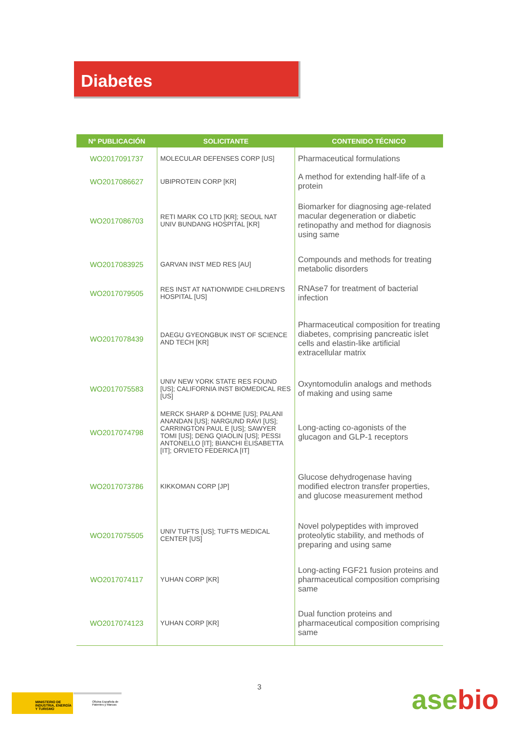Diabetes
| Nº PUBLICACIÓN | SOLICITANTE | CONTENIDO TÉCNICO |
| --- | --- | --- |
| WO2017091737 | MOLECULAR DEFENSES CORP [US] | Pharmaceutical formulations |
| WO2017086627 | UBIPROTEIN CORP [KR] | A method for extending half-life of a protein |
| WO2017086703 | RETI MARK CO LTD [KR]; SEOUL NAT UNIV BUNDANG HOSPITAL [KR] | Biomarker for diagnosing age-related macular degeneration or diabetic retinopathy and method for diagnosis using same |
| WO2017083925 | GARVAN INST MED RES [AU] | Compounds and methods for treating metabolic disorders |
| WO2017079505 | RES INST AT NATIONWIDE CHILDREN'S HOSPITAL [US] | RNAse7 for treatment of bacterial infection |
| WO2017078439 | DAEGU GYEONGBUK INST OF SCIENCE AND TECH [KR] | Pharmaceutical composition for treating diabetes, comprising pancreatic islet cells and elastin-like artificial extracellular matrix |
| WO2017075583 | UNIV NEW YORK STATE RES FOUND [US]; CALIFORNIA INST BIOMEDICAL RES [US] | Oxyntomodulin analogs and methods of making and using same |
| WO2017074798 | MERCK SHARP & DOHME [US]; PALANI ANANDAN [US]; NARGUND RAVI [US]; CARRINGTON PAUL E [US]; SAWYER TOMI [US]; DENG QIAOLIN [US]; PESSI ANTONELLO [IT]; BIANCHI ELISABETTA [IT]; ORVIETO FEDERICA [IT] | Long-acting co-agonists of the glucagon and GLP-1 receptors |
| WO2017073786 | KIKKOMAN CORP [JP] | Glucose dehydrogenase having modified electron transfer properties, and glucose measurement method |
| WO2017075505 | UNIV TUFTS [US]; TUFTS MEDICAL CENTER [US] | Novel polypeptides with improved proteolytic stability, and methods of preparing and using same |
| WO2017074117 | YUHAN CORP [KR] | Long-acting FGF21 fusion proteins and pharmaceutical composition comprising same |
| WO2017074123 | YUHAN CORP [KR] | Dual function proteins and pharmaceutical composition comprising same |
3
MINISTERIO DE INDUSTRIA, ENERGÍA Y TURISMO
Oficina Española de Patentes y Marcas
asebio